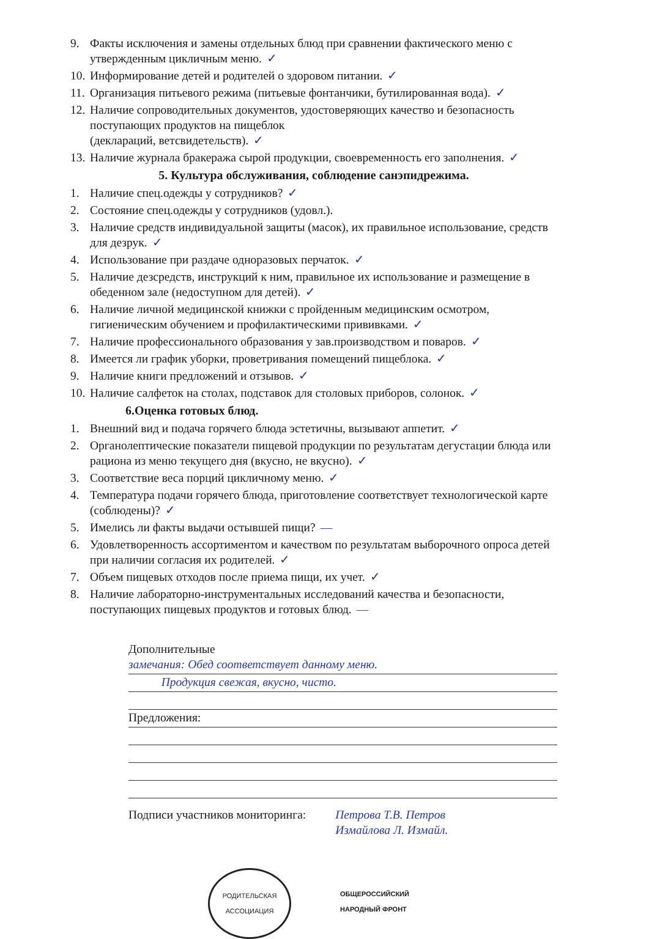9. Факты исключения и замены отдельных блюд при сравнении фактического меню с утвержденным цикличным меню. ✓
10. Информирование детей и родителей о здоровом питании. ✓
11. Организация питьевого режима (питьевые фонтанчики, бутилированная вода). ✓
12. Наличие сопроводительных документов, удостоверяющих качество и безопасность поступающих продуктов на пищеблок
(деклараций, ветсвидетельств). ✓
13. Наличие журнала бракеража сырой продукции, своевременность его заполнения. ✓
5. Культура обслуживания, соблюдение санэпидрежима.
1. Наличие спец.одежды у сотрудников? ✓
2. Состояние спец.одежды у сотрудников (удовл.).
3. Наличие средств индивидуальной защиты (масок), их правильное использование, средств для дезрук. ✓
4. Использование при раздаче одноразовых перчаток. ✓
5. Наличие дезсредств, инструкций к ним, правильное их использование и размещение в обеденном зале (недоступном для детей). ✓
6. Наличие личной медицинской книжки с пройденным медицинским осмотром, гигиеническим обучением и профилактическими прививками. ✓
7. Наличие профессионального образования у зав.производством и поваров. ✓
8. Имеется ли график уборки, проветривания помещений пищеблока. ✓
9. Наличие книги предложений и отзывов. ✓
10. Наличие салфеток на столах, подставок для столовых приборов, солонок. ✓
6.Оценка готовых блюд.
1. Внешний вид и подача горячего блюда эстетичны, вызывают аппетит. ✓
2. Органолептические показатели пищевой продукции по результатам дегустации блюда или рациона из меню текущего дня (вкусно, не вкусно). ✓
3. Соответствие веса порций цикличному меню. ✓
4. Температура подачи горячего блюда, приготовление соответствует технологической карте (соблюдены)? ✓
5. Имелись ли факты выдачи остывшей пищи? —
6. Удовлетворенность ассортиментом и качеством по результатам выборочного опроса детей при наличии согласия их родителей. ✓
7. Объем пищевых отходов после приема пищи, их учет. ✓
8. Наличие лабораторно-инструментальных исследований качества и безопасности, поступающих пищевых продуктов и готовых блюд. —
Дополнительные
замечания: Обед соответствует данному меню.
Продукция свежая, вкусно, чисто.
Предложения:
Подписи участников мониторинга: Петрова Т.В. Петров
Измайлова Л. Измайл.
РОДИТЕЛЬСКАЯ
АССОЦИАЦИЯ
ОБЩЕРОССИЙСКИЙ НАРОДНЫЙ ФРОНТ